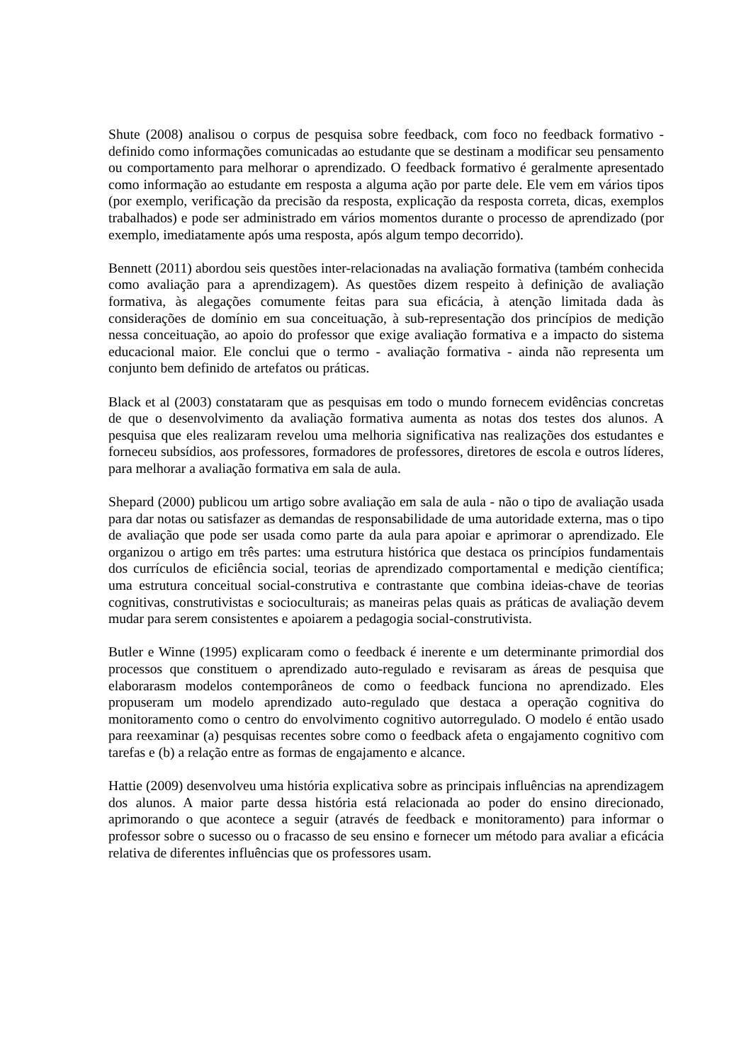Shute (2008) analisou o corpus de pesquisa sobre feedback, com foco no feedback formativo - definido como informações comunicadas ao estudante que se destinam a modificar seu pensamento ou comportamento para melhorar o aprendizado. O feedback formativo é geralmente apresentado como informação ao estudante em resposta a alguma ação por parte dele. Ele vem em vários tipos (por exemplo, verificação da precisão da resposta, explicação da resposta correta, dicas, exemplos trabalhados) e pode ser administrado em vários momentos durante o processo de aprendizado (por exemplo, imediatamente após uma resposta, após algum tempo decorrido).
Bennett (2011) abordou seis questões inter-relacionadas na avaliação formativa (também conhecida como avaliação para a aprendizagem). As questões dizem respeito à definição de avaliação formativa, às alegações comumente feitas para sua eficácia, à atenção limitada dada às considerações de domínio em sua conceituação, à sub-representação dos princípios de medição nessa conceituação, ao apoio do professor que exige avaliação formativa e a impacto do sistema educacional maior. Ele conclui que o termo - avaliação formativa - ainda não representa um conjunto bem definido de artefatos ou práticas.
Black et al (2003) constataram que as pesquisas em todo o mundo fornecem evidências concretas de que o desenvolvimento da avaliação formativa aumenta as notas dos testes dos alunos. A pesquisa que eles realizaram revelou uma melhoria significativa nas realizações dos estudantes e forneceu subsídios, aos professores, formadores de professores, diretores de escola e outros líderes, para melhorar a avaliação formativa em sala de aula.
Shepard (2000) publicou um artigo sobre avaliação em sala de aula - não o tipo de avaliação usada para dar notas ou satisfazer as demandas de responsabilidade de uma autoridade externa, mas o tipo de avaliação que pode ser usada como parte da aula para apoiar e aprimorar o aprendizado. Ele organizou o artigo em três partes: uma estrutura histórica que destaca os princípios fundamentais dos currículos de eficiência social, teorias de aprendizado comportamental e medição científica; uma estrutura conceitual social-construtiva e contrastante que combina ideias-chave de teorias cognitivas, construtivistas e socioculturais; as maneiras pelas quais as práticas de avaliação devem mudar para serem consistentes e apoiarem a pedagogia social-construtivista.
Butler e Winne (1995) explicaram como o feedback é inerente e um determinante primordial dos processos que constituem o aprendizado auto-regulado e revisaram as áreas de pesquisa que elaborarasm modelos contemporâneos de como o feedback funciona no aprendizado. Eles propuseram um modelo aprendizado auto-regulado que destaca a operação cognitiva do monitoramento como o centro do envolvimento cognitivo autorregulado. O modelo é então usado para reexaminar (a) pesquisas recentes sobre como o feedback afeta o engajamento cognitivo com tarefas e (b) a relação entre as formas de engajamento e alcance.
Hattie (2009) desenvolveu uma história explicativa sobre as principais influências na aprendizagem dos alunos. A maior parte dessa história está relacionada ao poder do ensino direcionado, aprimorando o que acontece a seguir (através de feedback e monitoramento) para informar o professor sobre o sucesso ou o fracasso de seu ensino e fornecer um método para avaliar a eficácia relativa de diferentes influências que os professores usam.